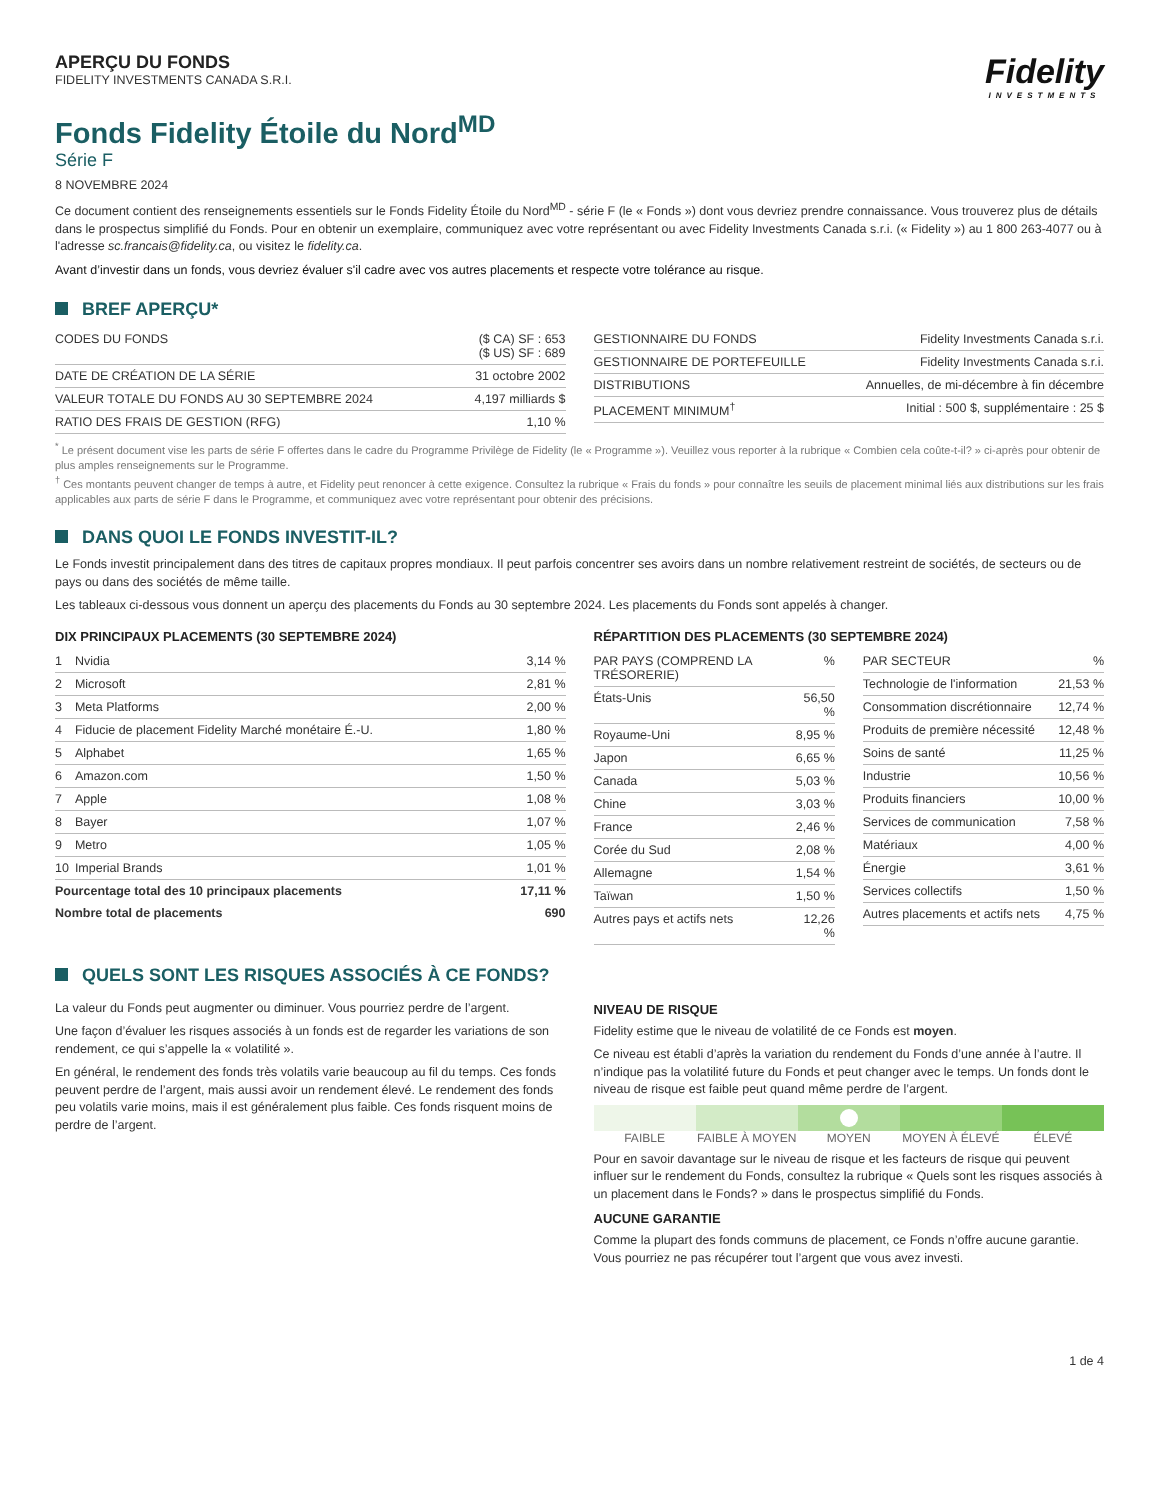APERÇU DU FONDS
FIDELITY INVESTMENTS CANADA S.R.I.
Fidelity
INVESTMENTS
Fonds Fidelity Étoile du Nord<sup>MD</sup>
Série F
8 NOVEMBRE 2024
Ce document contient des renseignements essentiels sur le Fonds Fidelity Étoile du Nord<sup>MD</sup> - série F (le « Fonds ») dont vous devriez prendre connaissance. Vous trouverez plus de détails dans le prospectus simplifié du Fonds. Pour en obtenir un exemplaire, communiquez avec votre représentant ou avec Fidelity Investments Canada s.r.i. (« Fidelity ») au 1 800 263-4077 ou à l'adresse sc.francais@fidelity.ca, ou visitez le fidelity.ca.
Avant d’investir dans un fonds, vous devriez évaluer s'il cadre avec vos autres placements et respecte votre tolérance au risque.
BREF APERÇU*
| CODES DU FONDS | ($ CA) SF : 653 ($ US) SF : 689 |
| DATE DE CRÉATION DE LA SÉRIE | 31 octobre 2002 |
| VALEUR TOTALE DU FONDS AU 30 SEPTEMBRE 2024 | 4,197 milliards $ |
| RATIO DES FRAIS DE GESTION (RFG) | 1,10 % |
| GESTIONNAIRE DU FONDS | Fidelity Investments Canada s.r.i. |
| GESTIONNAIRE DE PORTEFEUILLE | Fidelity Investments Canada s.r.i. |
| DISTRIBUTIONS | Annuelles, de mi-décembre à fin décembre |
| PLACEMENT MINIMUM<sup>†</sup> | Initial : 500 $, supplémentaire : 25 $ |
<sup>*</sup> Le présent document vise les parts de série F offertes dans le cadre du Programme Privilège de Fidelity (le « Programme »). Veuillez vous reporter à la rubrique « Combien cela coûte-t-il? » ci-après pour obtenir de plus amples renseignements sur le Programme.
<sup>†</sup> Ces montants peuvent changer de temps à autre, et Fidelity peut renoncer à cette exigence. Consultez la rubrique « Frais du fonds » pour connaître les seuils de placement minimal liés aux distributions sur les frais applicables aux parts de série F dans le Programme, et communiquez avec votre représentant pour obtenir des précisions.
DANS QUOI LE FONDS INVESTIT-IL?
Le Fonds investit principalement dans des titres de capitaux propres mondiaux. Il peut parfois concentrer ses avoirs dans un nombre relativement restreint de sociétés, de secteurs ou de pays ou dans des sociétés de même taille.
Les tableaux ci-dessous vous donnent un aperçu des placements du Fonds au 30 septembre 2024. Les placements du Fonds sont appelés à changer.
DIX PRINCIPAUX PLACEMENTS (30 SEPTEMBRE 2024)
| 1 | Nvidia | 3,14 % |
| 2 | Microsoft | 2,81 % |
| 3 | Meta Platforms | 2,00 % |
| 4 | Fiducie de placement Fidelity Marché monétaire É.-U. | 1,80 % |
| 5 | Alphabet | 1,65 % |
| 6 | Amazon.com | 1,50 % |
| 7 | Apple | 1,08 % |
| 8 | Bayer | 1,07 % |
| 9 | Metro | 1,05 % |
| 10 | Imperial Brands | 1,01 % |
| Pourcentage total des 10 principaux placements | | 17,11 % |
| Nombre total de placements | | 690 |
RÉPARTITION DES PLACEMENTS (30 SEPTEMBRE 2024)
| PAR PAYS (COMPREND LA TRÉSORERIE) | % |
| --- | --- |
| États-Unis | 56,50 % |
| Royaume-Uni | 8,95 % |
| Japon | 6,65 % |
| Canada | 5,03 % |
| Chine | 3,03 % |
| France | 2,46 % |
| Corée du Sud | 2,08 % |
| Allemagne | 1,54 % |
| Taïwan | 1,50 % |
| Autres pays et actifs nets | 12,26 % |
| PAR SECTEUR | % |
| --- | --- |
| Technologie de l'information | 21,53 % |
| Consommation discrétionnaire | 12,74 % |
| Produits de première nécessité | 12,48 % |
| Soins de santé | 11,25 % |
| Industrie | 10,56 % |
| Produits financiers | 10,00 % |
| Services de communication | 7,58 % |
| Matériaux | 4,00 % |
| Énergie | 3,61 % |
| Services collectifs | 1,50 % |
| Autres placements et actifs nets | 4,75 % |
QUELS SONT LES RISQUES ASSOCIÉS À CE FONDS?
La valeur du Fonds peut augmenter ou diminuer. Vous pourriez perdre de l’argent.
Une façon d’évaluer les risques associés à un fonds est de regarder les variations de son rendement, ce qui s’appelle la « volatilité ».
En général, le rendement des fonds très volatils varie beaucoup au fil du temps. Ces fonds peuvent perdre de l’argent, mais aussi avoir un rendement élevé. Le rendement des fonds peu volatils varie moins, mais il est généralement plus faible. Ces fonds risquent moins de perdre de l’argent.
NIVEAU DE RISQUE
Fidelity estime que le niveau de volatilité de ce Fonds est moyen.
Ce niveau est établi d’après la variation du rendement du Fonds d’une année à l’autre. Il n’indique pas la volatilité future du Fonds et peut changer avec le temps. Un fonds dont le niveau de risque est faible peut quand même perdre de l’argent.
FAIBLE FAIBLE À MOYEN MOYEN MOYEN À ÉLEVÉ ÉLEVÉ
Pour en savoir davantage sur le niveau de risque et les facteurs de risque qui peuvent influer sur le rendement du Fonds, consultez la rubrique « Quels sont les risques associés à un placement dans le Fonds? » dans le prospectus simplifié du Fonds.
AUCUNE GARANTIE
Comme la plupart des fonds communs de placement, ce Fonds n’offre aucune garantie. Vous pourriez ne pas récupérer tout l’argent que vous avez investi.
1 de 4